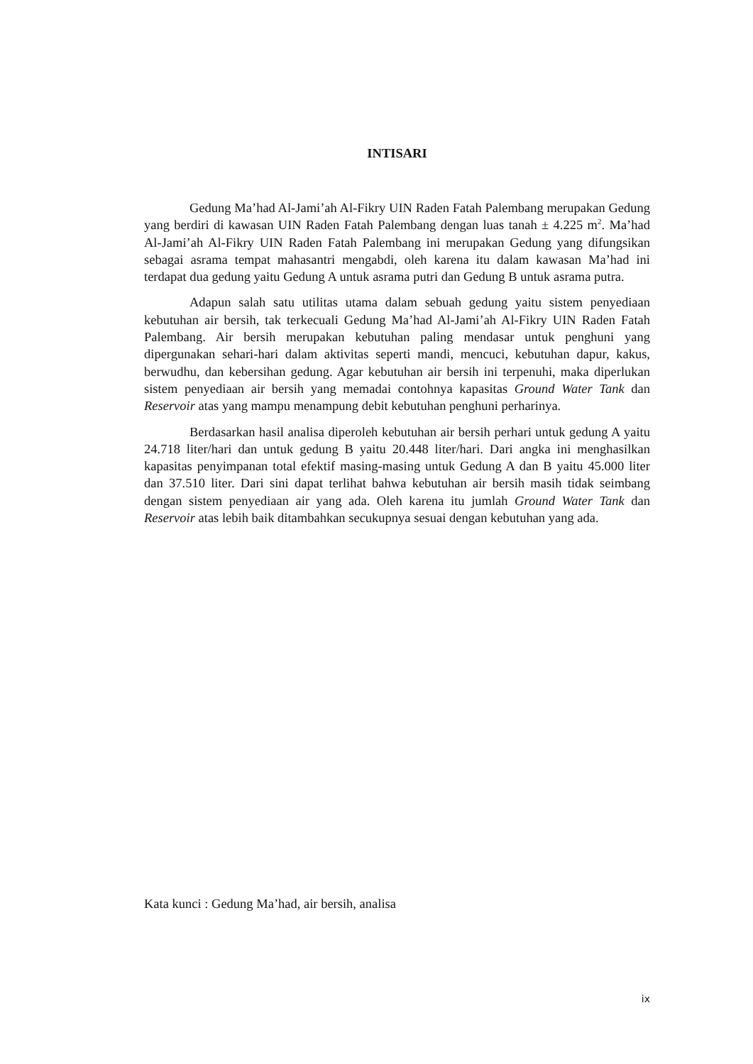INTISARI
Gedung Ma’had Al-Jami’ah Al-Fikry UIN Raden Fatah Palembang merupakan Gedung yang berdiri di kawasan UIN Raden Fatah Palembang dengan luas tanah ± 4.225 m<sup>2</sup>. Ma’had Al-Jami’ah Al-Fikry UIN Raden Fatah Palembang ini merupakan Gedung yang difungsikan sebagai asrama tempat mahasantri mengabdi, oleh karena itu dalam kawasan Ma’had ini terdapat dua gedung yaitu Gedung A untuk asrama putri dan Gedung B untuk asrama putra.
Adapun salah satu utilitas utama dalam sebuah gedung yaitu sistem penyediaan kebutuhan air bersih, tak terkecuali Gedung Ma’had Al-Jami’ah Al-Fikry UIN Raden Fatah Palembang. Air bersih merupakan kebutuhan paling mendasar untuk penghuni yang dipergunakan sehari-hari dalam aktivitas seperti mandi, mencuci, kebutuhan dapur, kakus, berwudhu, dan kebersihan gedung. Agar kebutuhan air bersih ini terpenuhi, maka diperlukan sistem penyediaan air bersih yang memadai contohnya kapasitas Ground Water Tank dan Reservoir atas yang mampu menampung debit kebutuhan penghuni perharinya.
Berdasarkan hasil analisa diperoleh kebutuhan air bersih perhari untuk gedung A yaitu 24.718 liter/hari dan untuk gedung B yaitu 20.448 liter/hari. Dari angka ini menghasilkan kapasitas penyimpanan total efektif masing-masing untuk Gedung A dan B yaitu 45.000 liter dan 37.510 liter. Dari sini dapat terlihat bahwa kebutuhan air bersih masih tidak seimbang dengan sistem penyediaan air yang ada. Oleh karena itu jumlah Ground Water Tank dan Reservoir atas lebih baik ditambahkan secukupnya sesuai dengan kebutuhan yang ada.
Kata kunci : Gedung Ma’had, air bersih, analisa
ix